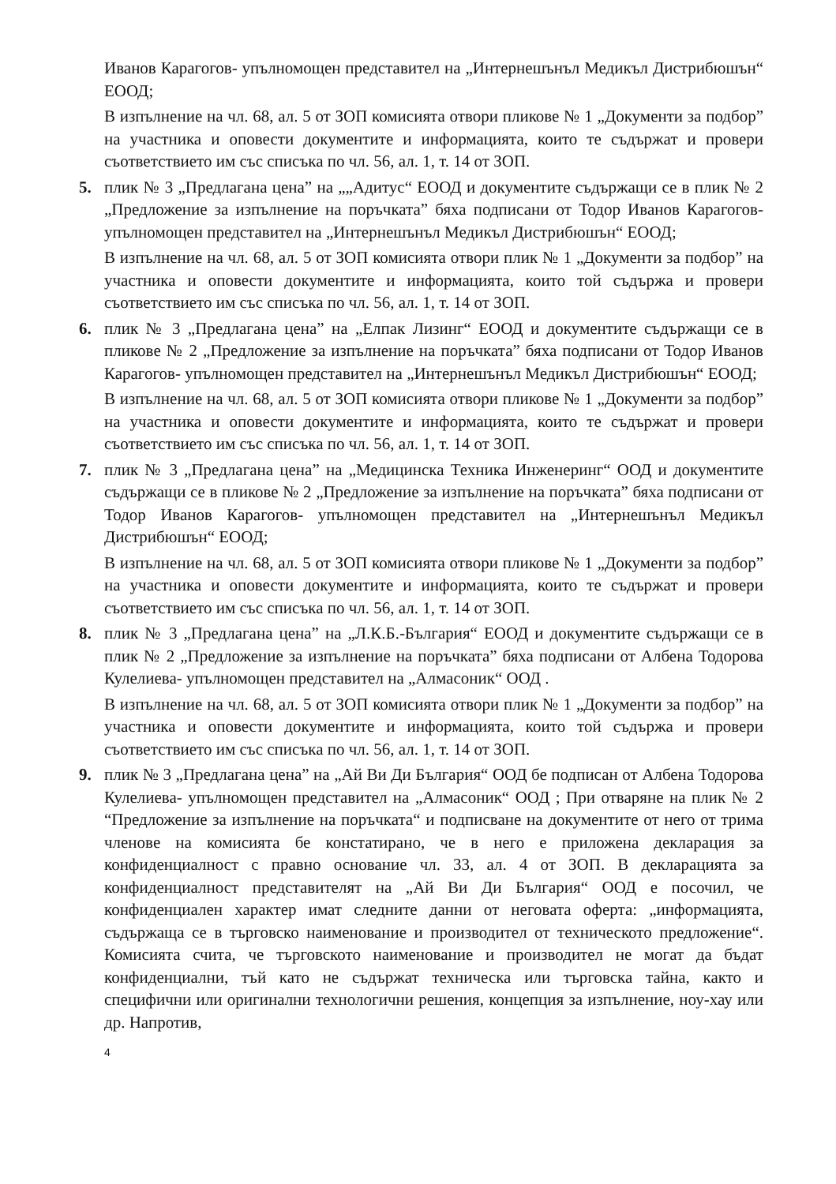Иванов Карагогов- упълномощен представител на „Интернешънъл Медикъл Дистрибюшън“ ЕООД;
В изпълнение на чл. 68, ал. 5 от ЗОП комисията отвори пликове № 1 „Документи за подбор” на участника и оповести документите и информацията, които те съдържат и провери съответствието им със списъка по чл. 56, ал. 1, т. 14 от ЗОП.
5. плик № 3 „Предлагана цена” на „„Адитус“ ЕООД и документите съдържащи се в плик № 2 „Предложение за изпълнение на поръчката” бяха подписани от Тодор Иванов Карагогов- упълномощен представител на „Интернешънъл Медикъл Дистрибюшън“ ЕООД;
В изпълнение на чл. 68, ал. 5 от ЗОП комисията отвори плик № 1 „Документи за подбор” на участника и оповести документите и информацията, които той съдържа и провери съответствието им със списъка по чл. 56, ал. 1, т. 14 от ЗОП.
6. плик № 3 „Предлагана цена” на „Елпак Лизинг“ ЕООД и документите съдържащи се в пликове № 2 „Предложение за изпълнение на поръчката” бяха подписани от Тодор Иванов Карагогов- упълномощен представител на „Интернешънъл Медикъл Дистрибюшън“ ЕООД;
В изпълнение на чл. 68, ал. 5 от ЗОП комисията отвори пликове № 1 „Документи за подбор” на участника и оповести документите и информацията, които те съдържат и провери съответствието им със списъка по чл. 56, ал. 1, т. 14 от ЗОП.
7. плик № 3 „Предлагана цена” на „Медицинска Техника Инженеринг“ ООД и документите съдържащи се в пликове № 2 „Предложение за изпълнение на поръчката” бяха подписани от Тодор Иванов Карагогов- упълномощен представител на „Интернешънъл Медикъл Дистрибюшън“ ЕООД;
В изпълнение на чл. 68, ал. 5 от ЗОП комисията отвори пликове № 1 „Документи за подбор” на участника и оповести документите и информацията, които те съдържат и провери съответствието им със списъка по чл. 56, ал. 1, т. 14 от ЗОП.
8. плик № 3 „Предлагана цена” на „Л.К.Б.-България“ ЕООД и документите съдържащи се в плик № 2 „Предложение за изпълнение на поръчката” бяха подписани от Албена Тодорова Кулелиева- упълномощен представител на „Алмасоник“ ООД .
В изпълнение на чл. 68, ал. 5 от ЗОП комисията отвори плик № 1 „Документи за подбор” на участника и оповести документите и информацията, които той съдържа и провери съответствието им със списъка по чл. 56, ал. 1, т. 14 от ЗОП.
9. плик № 3 „Предлагана цена” на „Ай Ви Ди България“ ООД бе подписан от Албена Тодорова Кулелиева- упълномощен представител на „Алмасоник“ ООД ; При отваряне на плик № 2 “Предложение за изпълнение на поръчката“ и подписване на документите от него от трима членове на комисията бе констатирано, че в него е приложена декларация за конфиденциалност с правно основание чл. 33, ал. 4 от ЗОП. В декларацията за конфиденциалност представителят на „Ай Ви Ди България“ ООД е посочил, че конфиденциален характер имат следните данни от неговата оферта: „информацията, съдържаща се в търговско наименование и производител от техническото предложение“. Комисията счита, че търговското наименование и производител не могат да бъдат конфиденциални, тъй като не съдържат техническа или търговска тайна, както и специфични или оригинални технологични решения, концепция за изпълнение, ноу-хау или др. Напротив,
4